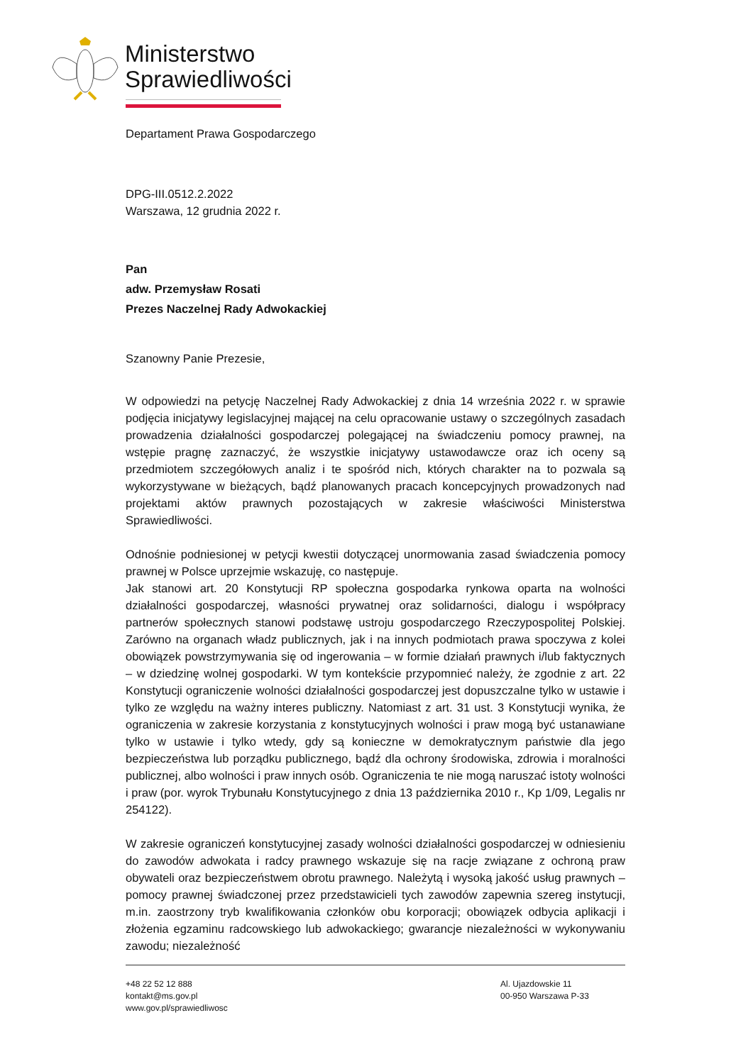Ministerstwo
Sprawiedliwości
Departament Prawa Gospodarczego
DPG-III.0512.2.2022
Warszawa, 12 grudnia 2022 r.
Pan
adw. Przemysław Rosati
Prezes Naczelnej Rady Adwokackiej
Szanowny Panie Prezesie,
W odpowiedzi na petycję Naczelnej Rady Adwokackiej z dnia 14 września 2022 r. w sprawie podjęcia inicjatywy legislacyjnej mającej na celu opracowanie ustawy o szczególnych zasadach prowadzenia działalności gospodarczej polegającej na świadczeniu pomocy prawnej, na wstępie pragnę zaznaczyć, że wszystkie inicjatywy ustawodawcze oraz ich oceny są przedmiotem szczegółowych analiz i te spośród nich, których charakter na to pozwala są wykorzystywane w bieżących, bądź planowanych pracach koncepcyjnych prowadzonych nad projektami aktów prawnych pozostających w zakresie właściwości Ministerstwa Sprawiedliwości.
Odnośnie podniesionej w petycji kwestii dotyczącej unormowania zasad świadczenia pomocy prawnej w Polsce uprzejmie wskazuję, co następuje.
Jak stanowi art. 20 Konstytucji RP społeczna gospodarka rynkowa oparta na wolności działalności gospodarczej, własności prywatnej oraz solidarności, dialogu i współpracy partnerów społecznych stanowi podstawę ustroju gospodarczego Rzeczypospolitej Polskiej. Zarówno na organach władz publicznych, jak i na innych podmiotach prawa spoczywa z kolei obowiązek powstrzymywania się od ingerowania – w formie działań prawnych i/lub faktycznych – w dziedzinę wolnej gospodarki. W tym kontekście przypomnieć należy, że zgodnie z art. 22 Konstytucji ograniczenie wolności działalności gospodarczej jest dopuszczalne tylko w ustawie i tylko ze względu na ważny interes publiczny. Natomiast z art. 31 ust. 3 Konstytucji wynika, że ograniczenia w zakresie korzystania z konstytucyjnych wolności i praw mogą być ustanawiane tylko w ustawie i tylko wtedy, gdy są konieczne w demokratycznym państwie dla jego bezpieczeństwa lub porządku publicznego, bądź dla ochrony środowiska, zdrowia i moralności publicznej, albo wolności i praw innych osób. Ograniczenia te nie mogą naruszać istoty wolności i praw (por. wyrok Trybunału Konstytucyjnego z dnia 13 października 2010 r., Kp 1/09, Legalis nr 254122).
W zakresie ograniczeń konstytucyjnej zasady wolności działalności gospodarczej w odniesieniu do zawodów adwokata i radcy prawnego wskazuje się na racje związane z ochroną praw obywateli oraz bezpieczeństwem obrotu prawnego. Należytą i wysoką jakość usług prawnych – pomocy prawnej świadczonej przez przedstawicieli tych zawodów zapewnia szereg instytucji, m.in. zaostrzony tryb kwalifikowania członków obu korporacji; obowiązek odbycia aplikacji i złożenia egzaminu radcowskiego lub adwokackiego; gwarancje niezależności w wykonywaniu zawodu; niezależność
+48 22 52 12 888
kontakt@ms.gov.pl
www.gov.pl/sprawiedliwosc
Al. Ujazdowskie 11
00-950 Warszawa P-33